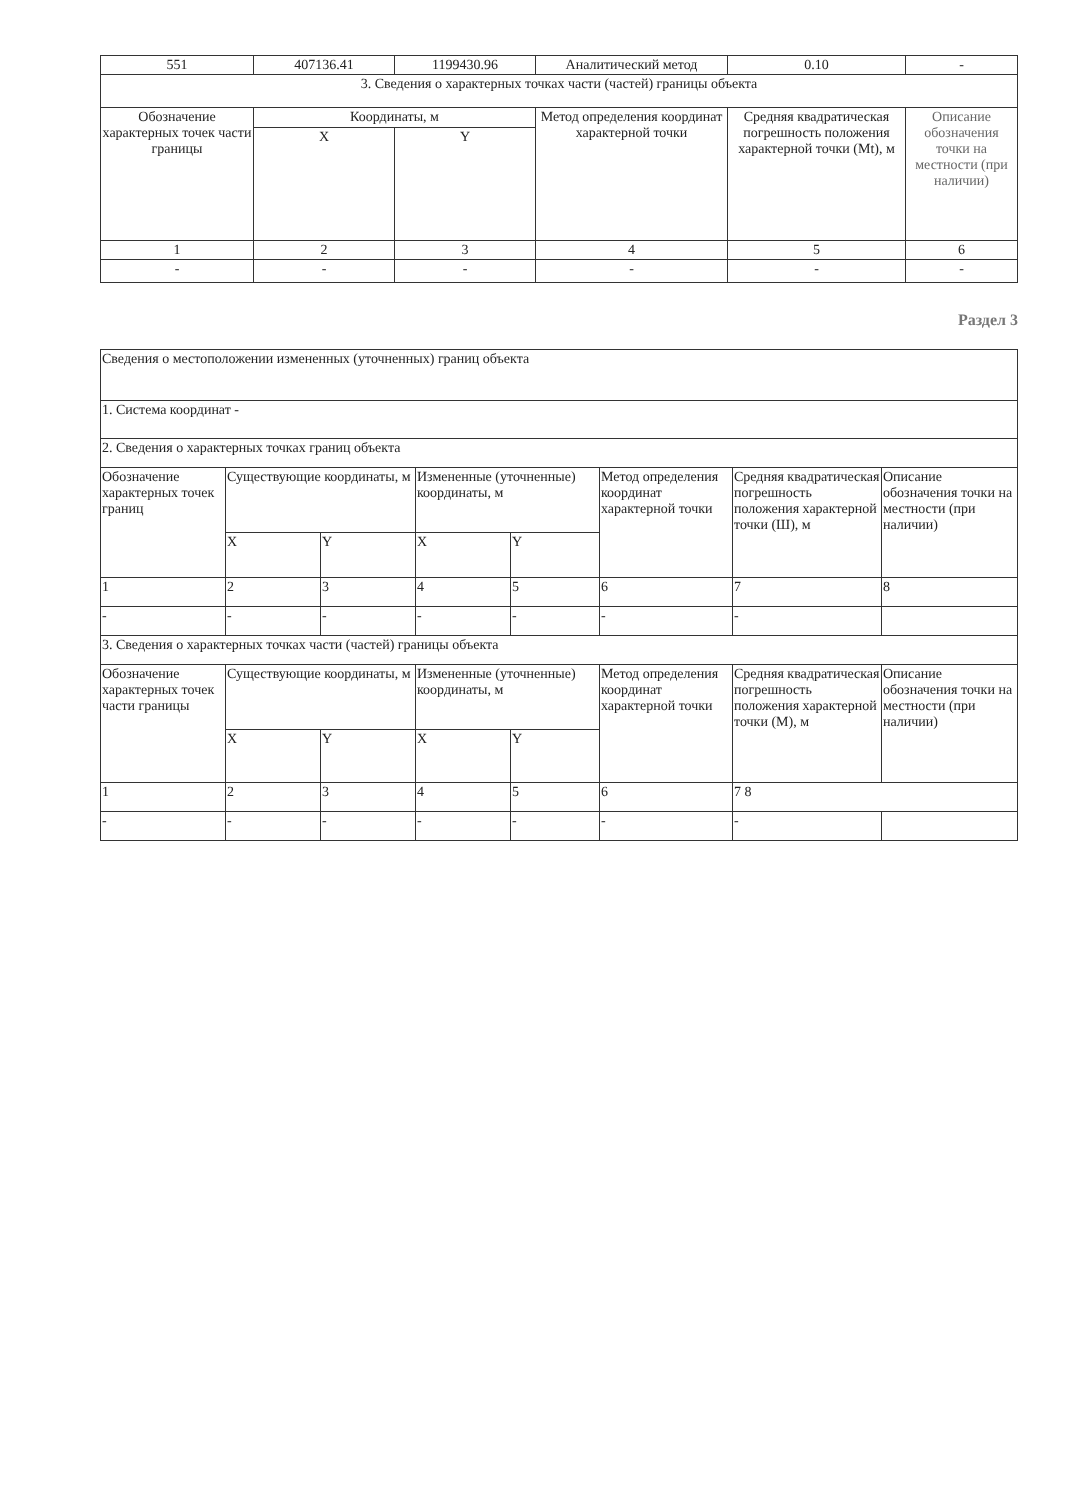| 551 | 407136.41 | 1199430.96 | Аналитический метод | 0.10 | - |
| 3. Сведения о характерных точках части (частей) границы объекта | | | | | |
| Обозначение характерных точек части границы | Координаты, м | | Метод определения координат характерной точки | Средняя квадратическая погрешность положения характерной точки (Mt), м | Описание обозначения точки на местности (при наличии) |
| | X | Y | | | |
| 1 | 2 | 3 | 4 | 5 | 6 |
| - | - | - | - | - | - |
Раздел 3
| Сведения о местоположении измененных (уточненных) границ объекта | | | | | | | |
| 1. Система координат - | | | | | | | |
| 2. Сведения о характерных точках границ объекта | | | | | | | |
| Обозначение характерных точек границ | Существующие координаты, м | | Измененные (уточненные) координаты, м | | Метод определения координат характерной точки | Средняя квадратическая погрешность положения характерной точки (Ш), м | Описание обозначения точки на местности (при наличии) |
| | X | Y | X | Y | | | |
| 1 | 2 | 3 | 4 | 5 | 6 | 7 | 8 |
| - | - | - | - | - | - | - | |
| 3. Сведения о характерных точках части (частей) границы объекта | | | | | | | |
| Обозначение характерных точек части границы | Существующие координаты, м | | Измененные (уточненные) координаты, м | | Метод определения координат характерной точки | Средняя квадратическая погрешность положения характерной точки (М), м | Описание обозначения точки на местности (при наличии) |
| | X | Y | X | Y | | | |
| 1 | 2 | 3 | 4 | 5 | 6 | 7 8 | |
| - | - | - | - | - | - | - | |